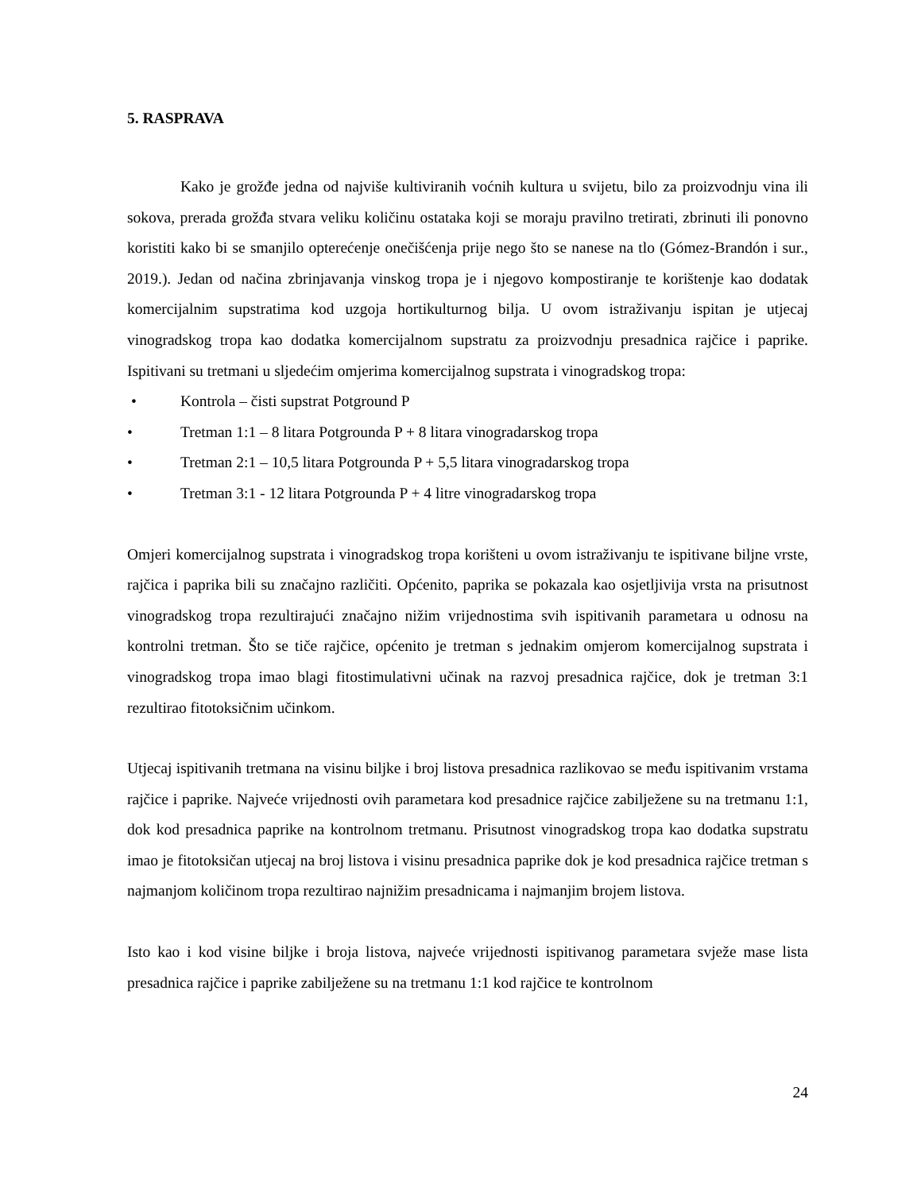5. RASPRAVA
Kako je grožđe jedna od najviše kultiviranih voćnih kultura u svijetu, bilo za proizvodnju vina ili sokova, prerada grožđa stvara veliku količinu ostataka koji se moraju pravilno tretirati, zbrinuti ili ponovno koristiti kako bi se smanjilo opterećenje onečišćenja prije nego što se nanese na tlo (Gómez-Brandón i sur., 2019.). Jedan od načina zbrinjavanja vinskog tropa je i njegovo kompostiranje te korištenje kao dodatak komercijalnim supstratima kod uzgoja hortikulturnog bilja. U ovom istraživanju ispitan je utjecaj vinogradskog tropa kao dodatka komercijalnom supstratu za proizvodnju presadnica rajčice i paprike. Ispitivani su tretmani u sljedećim omjerima komercijalnog supstrata i vinogradskog tropa:
• Kontrola – čisti supstrat Potground P
• Tretman 1:1 – 8 litara Potgrounda P + 8 litara vinogradarskog tropa
• Tretman 2:1 – 10,5 litara Potgrounda P + 5,5 litara vinogradarskog tropa
• Tretman 3:1 - 12 litara Potgrounda P + 4 litre vinogradarskog tropa
Omjeri komercijalnog supstrata i vinogradskog tropa korišteni u ovom istraživanju te ispitivane biljne vrste, rajčica i paprika bili su značajno različiti. Općenito, paprika se pokazala kao osjetljivija vrsta na prisutnost vinogradskog tropa rezultirajući značajno nižim vrijednostima svih ispitivanih parametara u odnosu na kontrolni tretman. Što se tiče rajčice, općenito je tretman s jednakim omjerom komercijalnog supstrata i vinogradskog tropa imao blagi fitostimulativni učinak na razvoj presadnica rajčice, dok je tretman 3:1 rezultirao fitotoksičnim učinkom.
Utjecaj ispitivanih tretmana na visinu biljke i broj listova presadnica razlikovao se među ispitivanim vrstama rajčice i paprike. Najveće vrijednosti ovih parametara kod presadnice rajčice zabilježene su na tretmanu 1:1, dok kod presadnica paprike na kontrolnom tretmanu. Prisutnost vinogradskog tropa kao dodatka supstratu imao je fitotoksičan utjecaj na broj listova i visinu presadnica paprike dok je kod presadnica rajčice tretman s najmanjom količinom tropa rezultirao najnižim presadnicama i najmanjim brojem listova.
Isto kao i kod visine biljke i broja listova, najveće vrijednosti ispitivanog parametara svježe mase lista presadnica rajčice i paprike zabilježene su na tretmanu 1:1 kod rajčice te kontrolnom
24